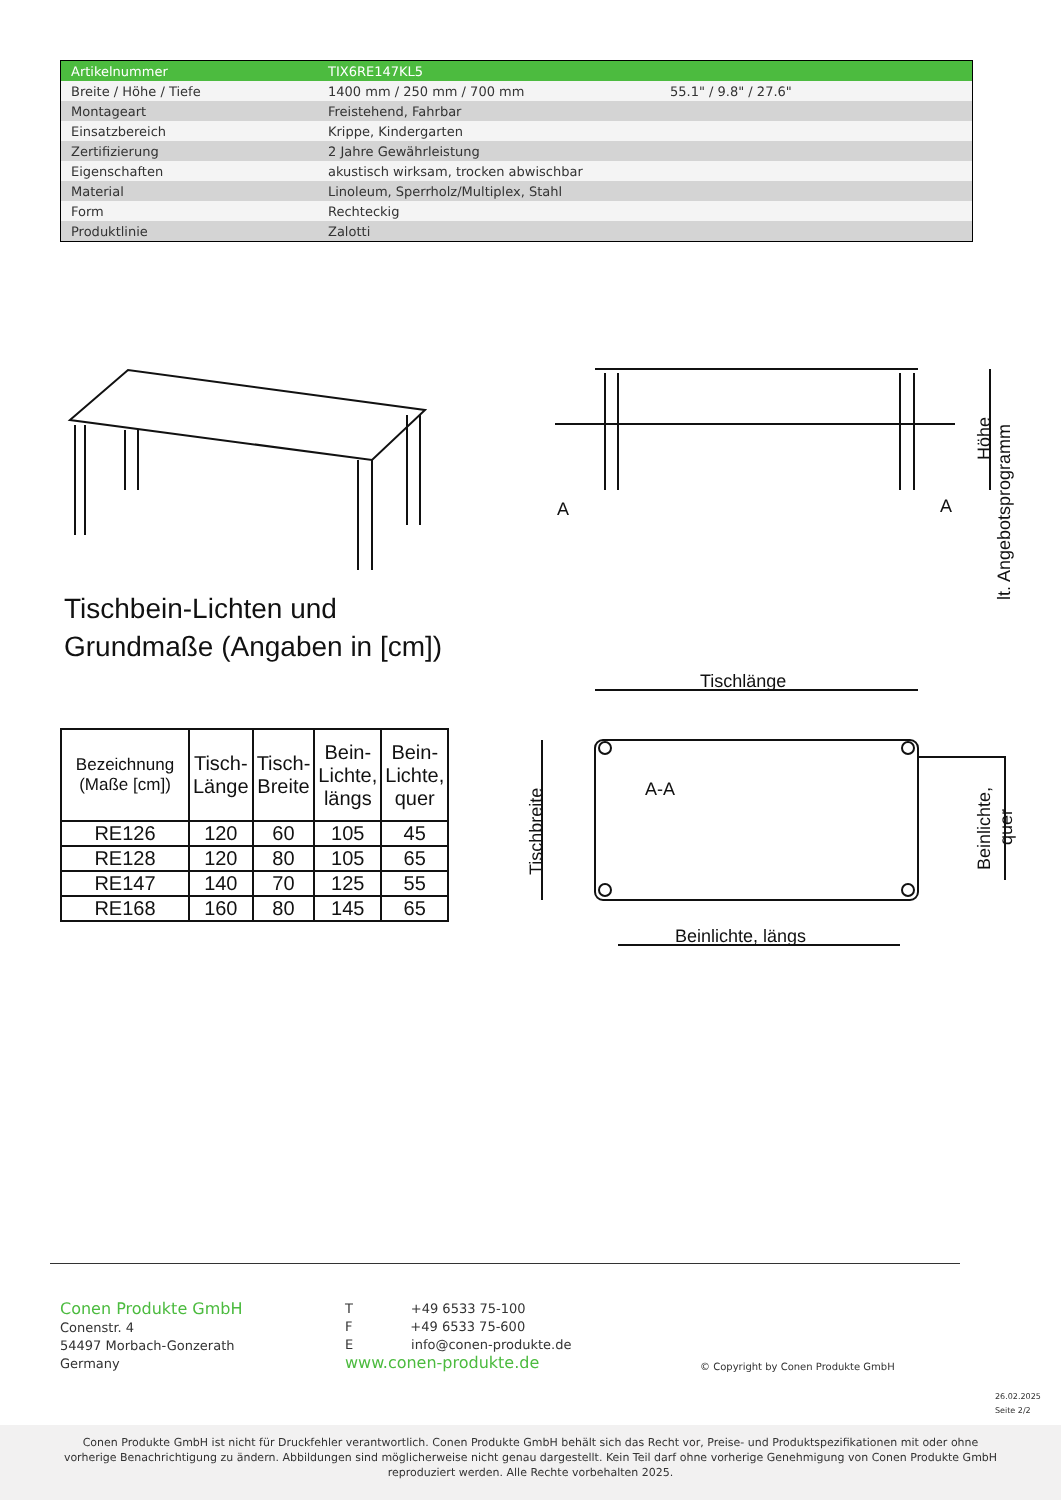| Artikelnummer | TIX6RE147KL5 | |
| Breite / Höhe / Tiefe | 1400 mm / 250 mm / 700 mm | 55.1" / 9.8" / 27.6" |
| Montageart | Freistehend, Fahrbar | |
| Einsatzbereich | Krippe, Kindergarten | |
| Zertifizierung | 2 Jahre Gewährleistung | |
| Eigenschaften | akustisch wirksam, trocken abwischbar | |
| Material | Linoleum, Sperrholz/Multiplex, Stahl | |
| Form | Rechteckig | |
| Produktlinie | Zalotti | |
A
A
Tischlänge
A-A
Beinlichte, längs
Höhe
lt. Angebotsprogramm
Tischbreite
Beinlichte,
quer
Tischbein-Lichten und
Grundmaße (Angaben in [cm])
| Bezeichnung (Maße [cm]) | Tisch- Länge | Tisch- Breite | Bein- Lichte, längs | Bein- Lichte, quer |
| --- | --- | --- | --- | --- |
| RE126 | 120 | 60 | 105 | 45 |
| RE128 | 120 | 80 | 105 | 65 |
| RE147 | 140 | 70 | 125 | 55 |
| RE168 | 160 | 80 | 145 | 65 |
Conen Produkte GmbH
Conenstr. 4
54497 Morbach-Gonzerath
Germany
T +49 6533 75-100
F +49 6533 75-600
E info@conen-produkte.de
www.conen-produkte.de
© Copyright by Conen Produkte GmbH
26.02.2025
Seite 2/2
Conen Produkte GmbH ist nicht für Druckfehler verantwortlich. Conen Produkte GmbH behält sich das Recht vor, Preise- und Produktspezifikationen mit oder ohne
vorherige Benachrichtigung zu ändern. Abbildungen sind möglicherweise nicht genau dargestellt. Kein Teil darf ohne vorherige Genehmigung von Conen Produkte GmbH
reproduziert werden. Alle Rechte vorbehalten 2025.